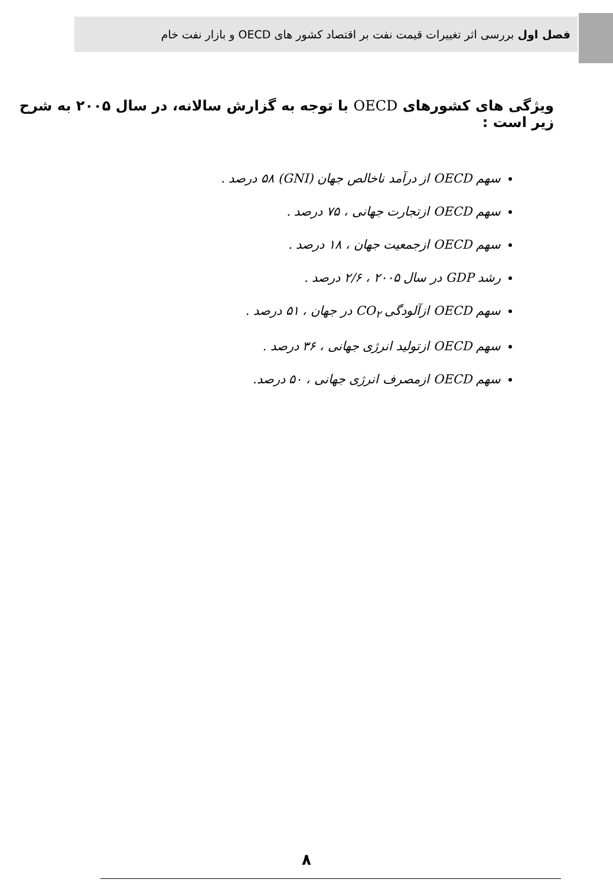فصل اول بررسی اثر تغییرات قیمت نفت بر اقتصاد کشور های OECD و بازار نفت خام
ویژگی های کشورهای OECD با توجه به گزارش سالانه، در سال ۲۰۰۵ به شرح زیر است :
سهم OECD از درآمد ناخالص جهان (GNI) ۵۸ درصد .
سهم OECD ازتجارت جهانی ، ۷۵ درصد .
سهم OECD ازجمعیت جهان ، ۱۸ درصد .
رشد GDP در سال ۲۰۰۵ ، ۲/۶ درصد .
سهم OECD ازآلودگی CO<sub>۲</sub> در جهان ، ۵۱ درصد .
سهم OECD ازتولید انرژی جهانی ، ۳۶ درصد .
سهم OECD ازمصرف انرژی جهانی ، ۵۰ درصد.
۸